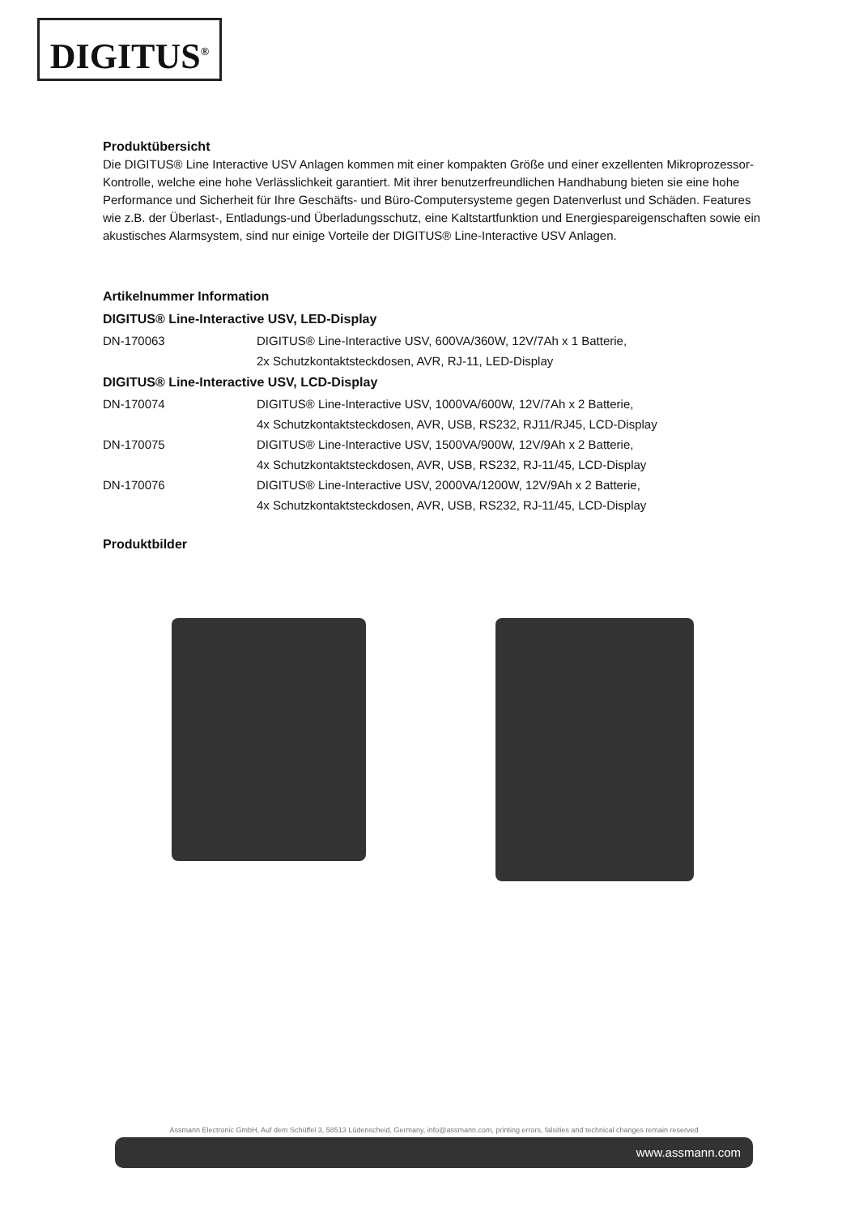DIGITUS<sup>®</sup>
Produktübersicht
Die DIGITUS® Line Interactive USV Anlagen kommen mit einer kompakten Größe und einer exzellenten Mikroprozessor-Kontrolle, welche eine hohe Verlässlichkeit garantiert. Mit ihrer benutzerfreundlichen Handhabung bieten sie eine hohe Performance und Sicherheit für Ihre Geschäfts- und Büro-Computersysteme gegen Datenverlust und Schäden. Features wie z.B. der Überlast-, Entladungs-und Überladungsschutz, eine Kaltstartfunktion und Energiespareigenschaften sowie ein akustisches Alarmsystem, sind nur einige Vorteile der DIGITUS® Line-Interactive USV Anlagen.
Artikelnummer Information
DIGITUS® Line-Interactive USV, LED-Display
| DN-170063 | DIGITUS® Line-Interactive USV, 600VA/360W, 12V/7Ah x 1 Batterie, 2x Schutzkontaktsteckdosen, AVR, RJ-11, LED-Display |
DIGITUS® Line-Interactive USV, LCD-Display
| DN-170074 | DIGITUS® Line-Interactive USV, 1000VA/600W, 12V/7Ah x 2 Batterie, 4x Schutzkontaktsteckdosen, AVR, USB, RS232, RJ11/RJ45, LCD-Display |
| DN-170075 | DIGITUS® Line-Interactive USV, 1500VA/900W, 12V/9Ah x 2 Batterie, 4x Schutzkontaktsteckdosen, AVR, USB, RS232, RJ-11/45, LCD-Display |
| DN-170076 | DIGITUS® Line-Interactive USV, 2000VA/1200W, 12V/9Ah x 2 Batterie, 4x Schutzkontaktsteckdosen, AVR, USB, RS232, RJ-11/45, LCD-Display |
Produktbilder
Assmann Electronic GmbH, Auf dem Schüffel 3, 58513 Lüdenscheid, Germany, info@assmann.com, printing errors, falsities and technical changes remain reserved
www.assmann.com